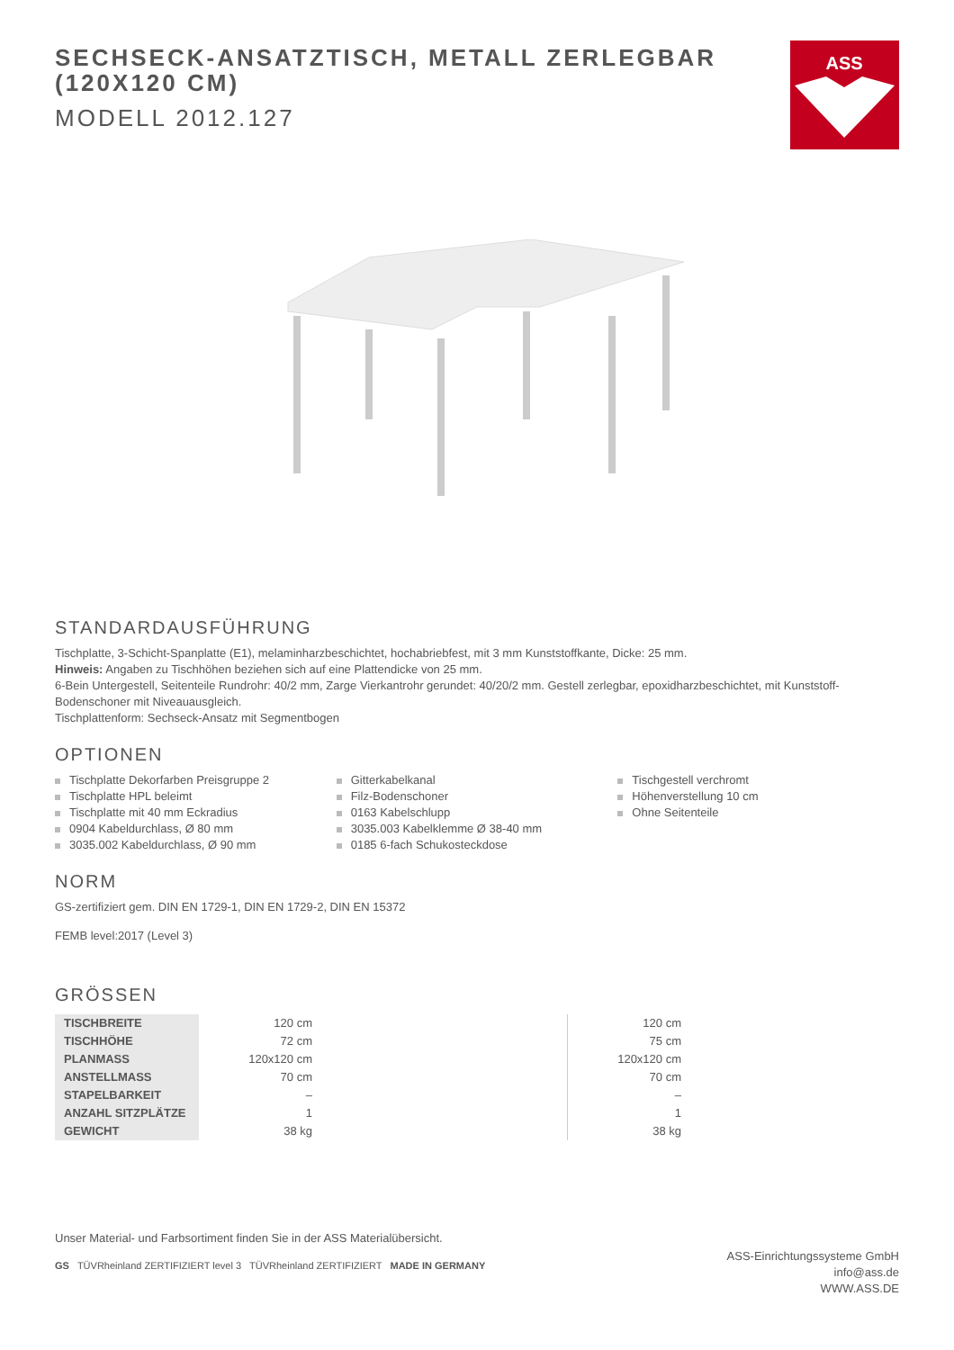SECHSECK-ANSATZTISCH, METALL ZERLEGBAR (120X120 CM)
MODELL 2012.127
ASS
STANDARDAUSFÜHRUNG
Tischplatte, 3-Schicht-Spanplatte (E1), melaminharzbeschichtet, hochabriebfest, mit 3 mm Kunststoffkante, Dicke: 25 mm.
Hinweis: Angaben zu Tischhöhen beziehen sich auf eine Plattendicke von 25 mm.
6-Bein Untergestell, Seitenteile Rundrohr: 40/2 mm, Zarge Vierkantrohr gerundet: 40/20/2 mm. Gestell zerlegbar, epoxidharzbeschichtet, mit Kunststoff-Bodenschoner mit Niveauausgleich.
Tischplattenform: Sechseck-Ansatz mit Segmentbogen
OPTIONEN
Tischplatte Dekorfarben Preisgruppe 2
Tischplatte HPL beleimt
Tischplatte mit 40 mm Eckradius
0904 Kabeldurchlass, Ø 80 mm
3035.002 Kabeldurchlass, Ø 90 mm
Gitterkabelkanal
Filz-Bodenschoner
0163 Kabelschlupp
3035.003 Kabelklemme Ø 38-40 mm
0185 6-fach Schukosteckdose
Tischgestell verchromt
Höhenverstellung 10 cm
Ohne Seitenteile
NORM
GS-zertifiziert gem. DIN EN 1729-1, DIN EN 1729-2, DIN EN 15372
FEMB level:2017 (Level 3)
GRÖSSEN
| TISCHBREITE | 120 cm | | 120 cm |
| TISCHHÖHE | 72 cm | | 75 cm |
| PLANMASS | 120x120 cm | | 120x120 cm |
| ANSTELLMASS | 70 cm | | 70 cm |
| STAPELBARKEIT | – | | – |
| ANZAHL SITZPLÄTZE | 1 | | 1 |
| GEWICHT | 38 kg | | 38 kg |
Unser Material- und Farbsortiment finden Sie in der ASS Materialübersicht.
GS TÜVRheinland ZERTIFIZIERT level 3 TÜVRheinland ZERTIFIZIERT MADE IN GERMANY
ASS-Einrichtungssysteme GmbH
info@ass.de
WWW.ASS.DE